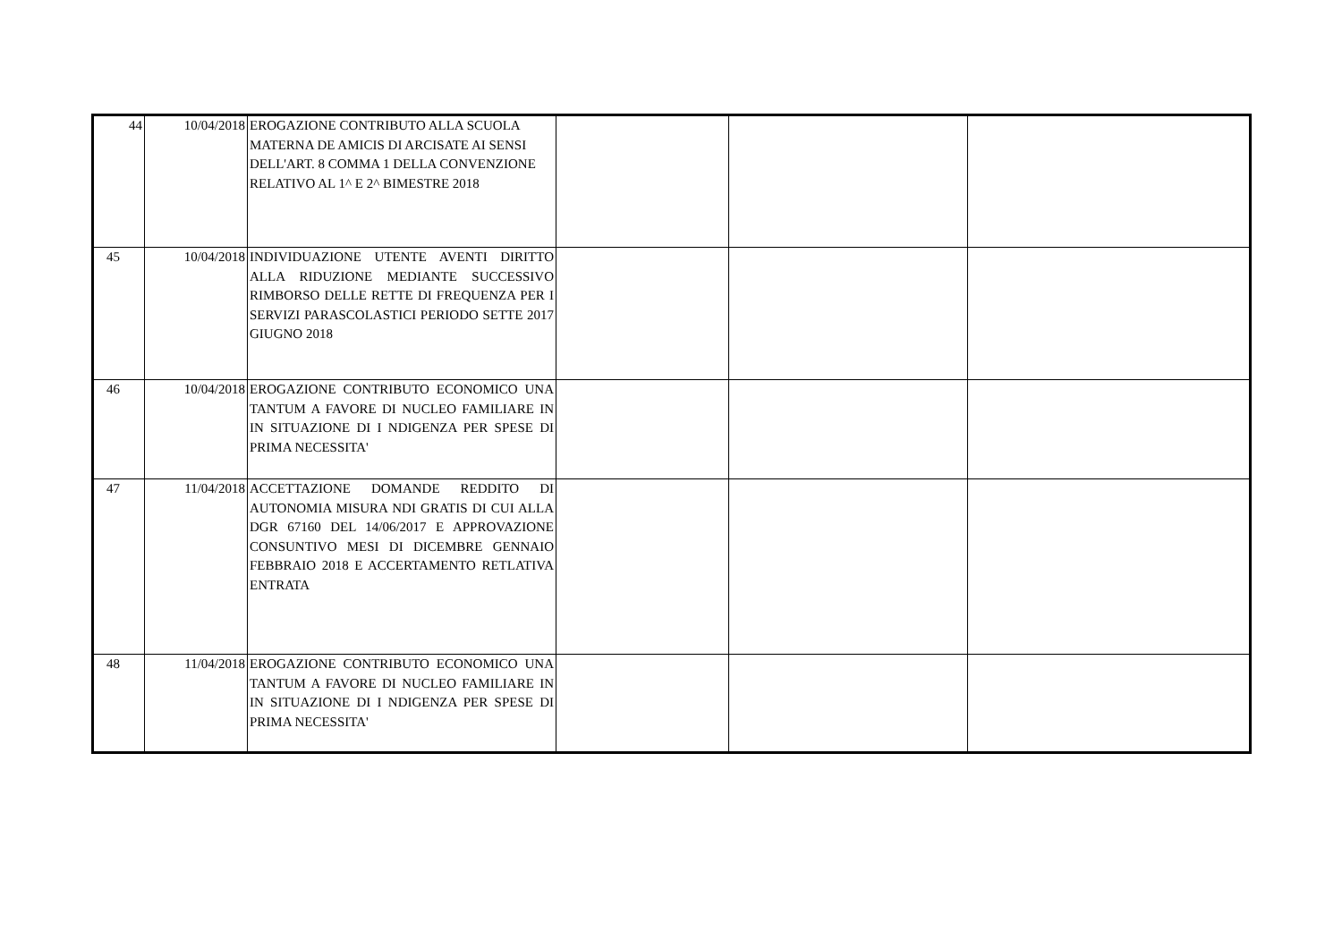| 44 | 10/04/2018 | EROGAZIONE CONTRIBUTO ALLA SCUOLA MATERNA DE AMICIS DI ARCISATE AI SENSI DELL'ART. 8 COMMA 1 DELLA CONVENZIONE RELATIVO AL 1^ E 2^ BIMESTRE 2018 | | | |
| 45 | 10/04/2018 | INDIVIDUAZIONE UTENTE AVENTI DIRITTO ALLA RIDUZIONE MEDIANTE SUCCESSIVO RIMBORSO DELLE RETTE DI FREQUENZA PER I SERVIZI PARASCOLASTICI PERIODO SETTE 2017 GIUGNO 2018 | | | |
| 46 | 10/04/2018 | EROGAZIONE CONTRIBUTO ECONOMICO UNA TANTUM A FAVORE DI NUCLEO FAMILIARE IN IN SITUAZIONE DI I NDIGENZA PER SPESE DI PRIMA NECESSITA' | | | |
| 47 | 11/04/2018 | ACCETTAZIONE DOMANDE REDDITO DI AUTONOMIA MISURA NDI GRATIS DI CUI ALLA DGR 67160 DEL 14/06/2017 E APPROVAZIONE CONSUNTIVO MESI DI DICEMBRE GENNAIO FEBBRAIO 2018 E ACCERTAMENTO RETLATIVA ENTRATA | | | |
| 48 | 11/04/2018 | EROGAZIONE CONTRIBUTO ECONOMICO UNA TANTUM A FAVORE DI NUCLEO FAMILIARE IN IN SITUAZIONE DI I NDIGENZA PER SPESE DI PRIMA NECESSITA' | | | |